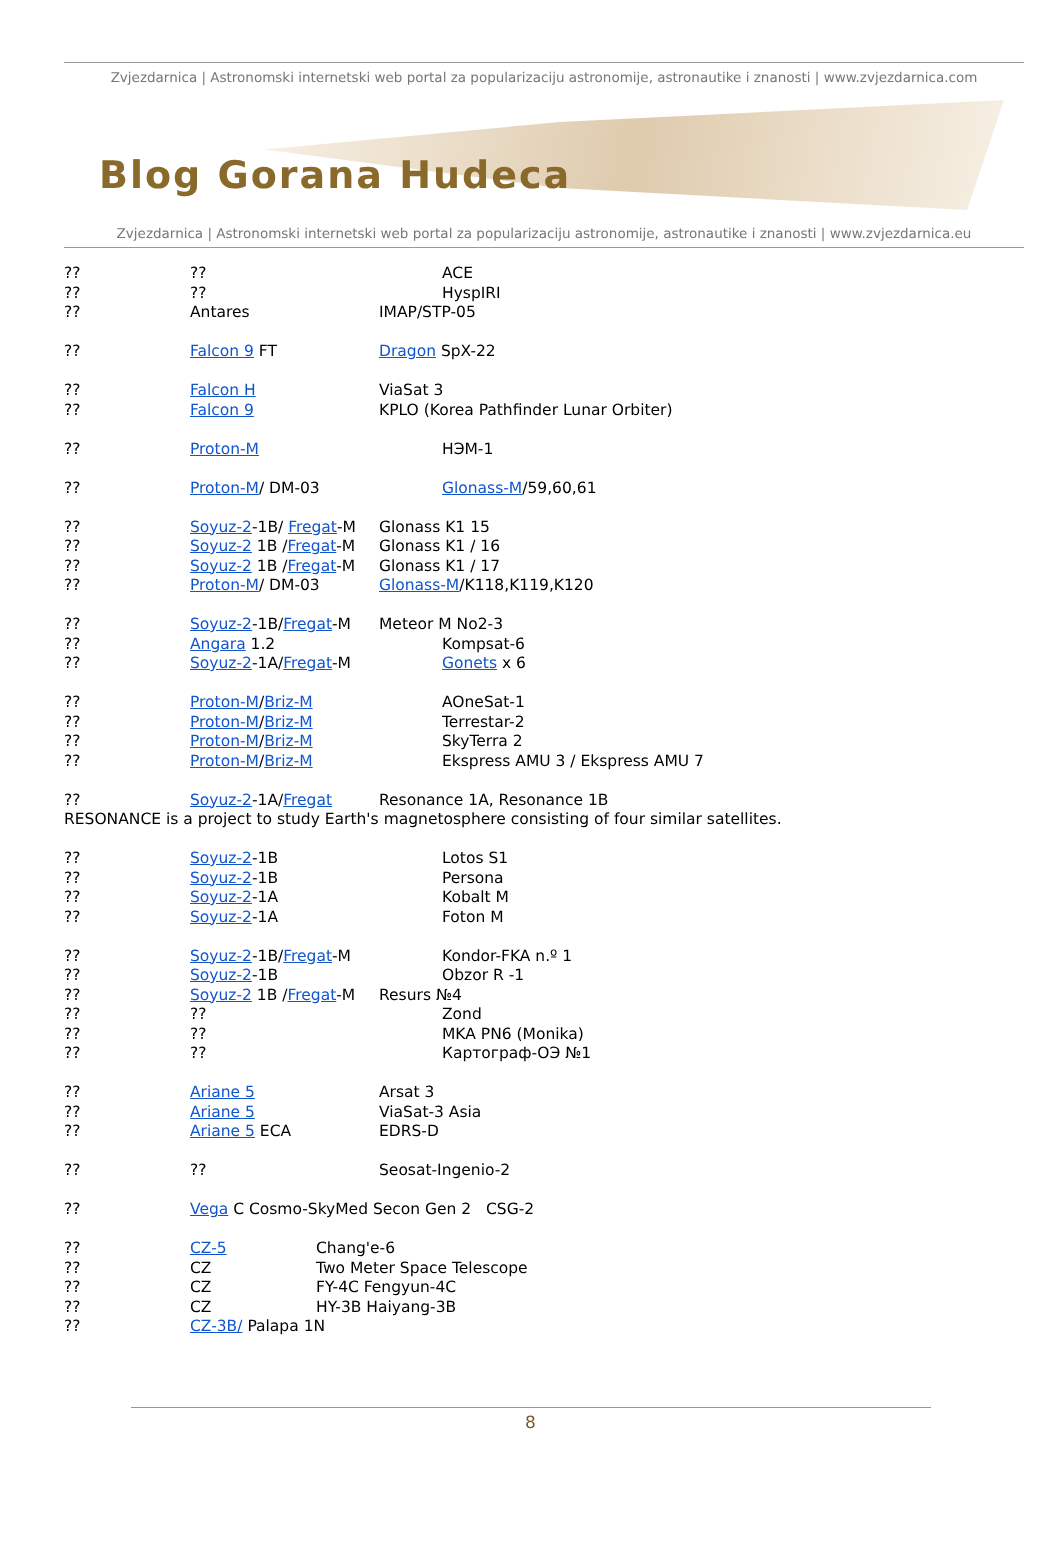Zvjezdarnica | Astronomski internetski web portal za popularizaciju astronomije, astronautike i znanosti | www.zvjezdarnica.com
Blog Gorana Hudeca
Zvjezdarnica | Astronomski internetski web portal za popularizaciju astronomije, astronautike i znanosti | www.zvjezdarnica.eu
???? ACE
???? HyspIRI
?? Antares IMAP/STP-05
?? Falcon 9 FT Dragon SpX-22
?? Falcon H ViaSat 3
?? Falcon 9 KPLO (Korea Pathfinder Lunar Orbiter)
?? Proton-M НЭМ-1
?? Proton-M/ DM-03 Glonass-M /59,60,61
?? Soyuz-2-1B/ Fregat-M Glonass K1 15
?? Soyuz-2 1B /Fregat-M Glonass K1 / 16
?? Soyuz-2 1B /Fregat-M Glonass K1 / 17
?? Proton-M/ DM-03 Glonass-M /K118,K119,K120
?? Soyuz-2-1B/Fregat-M Meteor M No2-3
?? Angara 1.2 Kompsat-6
?? Soyuz-2-1A/Fregat-M Gonets x 6
?? Proton-M/Briz-M AOneSat-1
?? Proton-M/Briz-M Terrestar-2
?? Proton-M/Briz-M SkyTerra 2
?? Proton-M/Briz-M Ekspress AMU 3 / Ekspress AMU 7
?? Soyuz-2-1A/Fregat Resonance 1A, Resonance 1B
RESONANCE is a project to study Earth's magnetosphere consisting of four similar satellites.
?? Soyuz-2-1B Lotos S1
?? Soyuz-2-1B Persona
?? Soyuz-2-1A Kobalt M
?? Soyuz-2-1A Foton M
?? Soyuz-2-1B/Fregat-M Kondor-FKA n.º 1
?? Soyuz-2-1B Obzor R -1
?? Soyuz-2 1B /Fregat-M Resurs №4
???? Zond
???? MKA PN6 (Monika)
???? Картограф-ОЭ №1
?? Ariane 5 Arsat 3
?? Ariane 5 ViaSat-3 Asia
?? Ariane 5 ECA EDRS-D
???? Seosat-Ingenio-2
?? Vega C Cosmo-SkyMed Secon Gen 2 CSG-2
?? CZ-5 Chang'e-6
?? CZ Two Meter Space Telescope
?? CZ FY-4C Fengyun-4C
?? CZ HY-3B Haiyang-3B
?? CZ-3B/ Palapa 1N
8